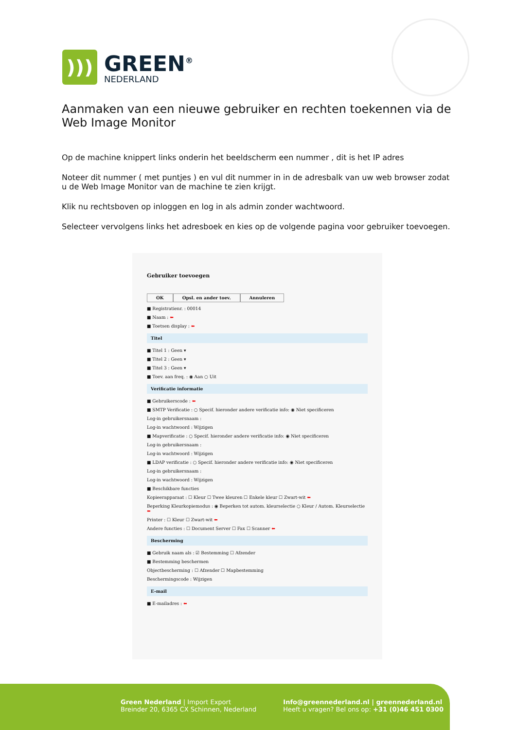)))
GREEN<sup>®</sup>
NEDERLAND
Aanmaken van een nieuwe gebruiker en rechten toekennen via de Web Image Monitor
Op de machine knippert links onderin het beeldscherm een nummer , dit is het IP adres
Noteer dit nummer ( met puntjes ) en vul dit nummer in in de adresbalk van uw web browser zodat u de Web Image Monitor van de machine te zien krijgt.
Klik nu rechtsboven op inloggen en log in als admin zonder wachtwoord.
Selecteer vervolgens links het adresboek en kies op de volgende pagina voor gebruiker toevoegen.
Gebruiker toevoegen
OK Opsl. en ander toev. Annuleren
■ Registratienr. : 00014
■ Naam : ⬅
■ Toetsen display : ⬅
Titel
■ Titel 1 : Geen ▾
■ Titel 2 : Geen ▾
■ Titel 3 : Geen ▾
■ Toev. aan freq. : ◉ Aan ○ Uit
Verificatie informatie
■ Gebruikerscode : ⬅
■ SMTP Verificatie : ○ Specif. hieronder andere verificatie info: ◉ Niet specificeren
Log-in gebruikersnaam :
Log-in wachtwoord : Wijzigen
■ Mapverificatie : ○ Specif. hieronder andere verificatie info: ◉ Niet specificeren
Log-in gebruikersnaam :
Log-in wachtwoord : Wijzigen
■ LDAP verificatie : ○ Specif. hieronder andere verificatie info: ◉ Niet specificeren
Log-in gebruikersnaam :
Log-in wachtwoord : Wijzigen
■ Beschikbare functies
Kopieerapparaat : ☐ Kleur ☐ Twee kleuren ☐ Enkele kleur ☐ Zwart-wit ⬅
Beperking Kleurkopiemodus : ◉ Beperken tot autom. kleurselectie ○ Kleur / Autom. Kleurselectie ⬅
Printer : ☐ Kleur ☐ Zwart-wit ⬅
Andere functies : ☐ Document Server ☐ Fax ☐ Scanner ⬅
Bescherming
■ Gebruik naam als : ☑ Bestemming ☐ Afzender
■ Bestemming beschermen
Objectbescherming : ☐ Afzender ☐ Mapbestemming
Beschermingscode : Wijzigen
E-mail
■ E-mailadres : ⬅
Green Nederland | Import Export
Breinder 20, 6365 CX Schinnen, Nederland
Info@greennederland.nl | greennederland.nl
Heeft u vragen? Bel ons op: +31 (0)46 451 0300